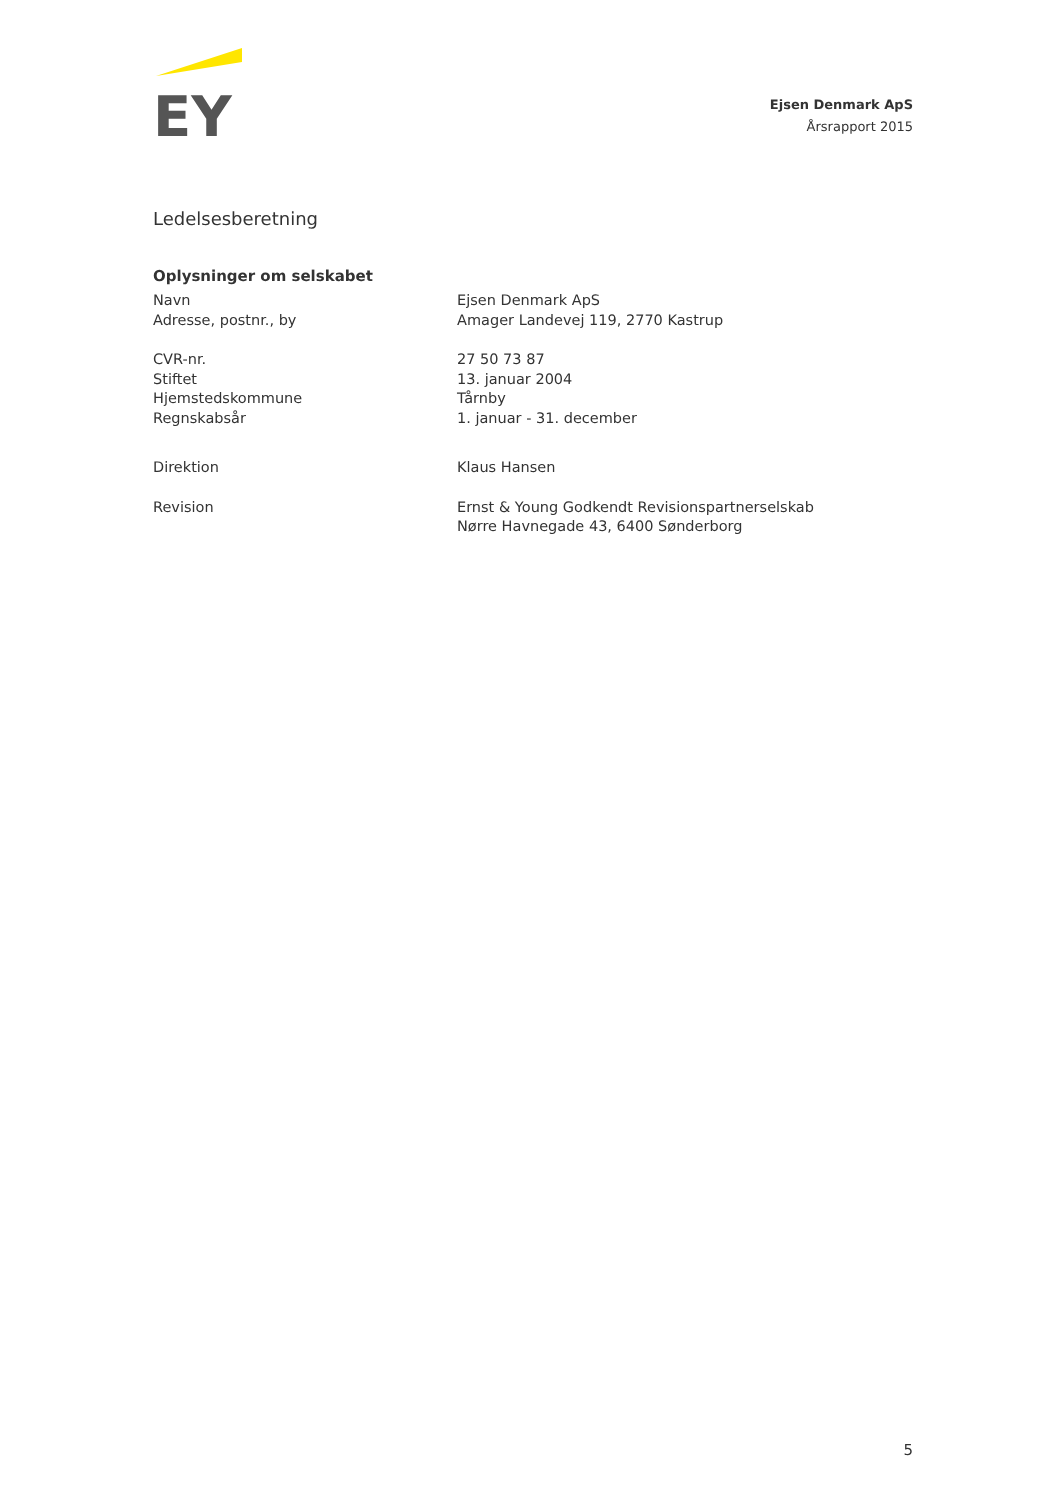EY
Ejsen Denmark ApS
Årsrapport 2015
Ledelsesberetning
Oplysninger om selskabet
| Navn | Ejsen Denmark ApS |
| Adresse, postnr., by | Amager Landevej 119, 2770 Kastrup |
| CVR-nr. | 27 50 73 87 |
| Stiftet | 13. januar 2004 |
| Hjemstedskommune | Tårnby |
| Regnskabsår | 1. januar - 31. december |
| Direktion | Klaus Hansen |
| Revision | Ernst & Young Godkendt Revisionspartnerselskab Nørre Havnegade 43, 6400 Sønderborg |
5